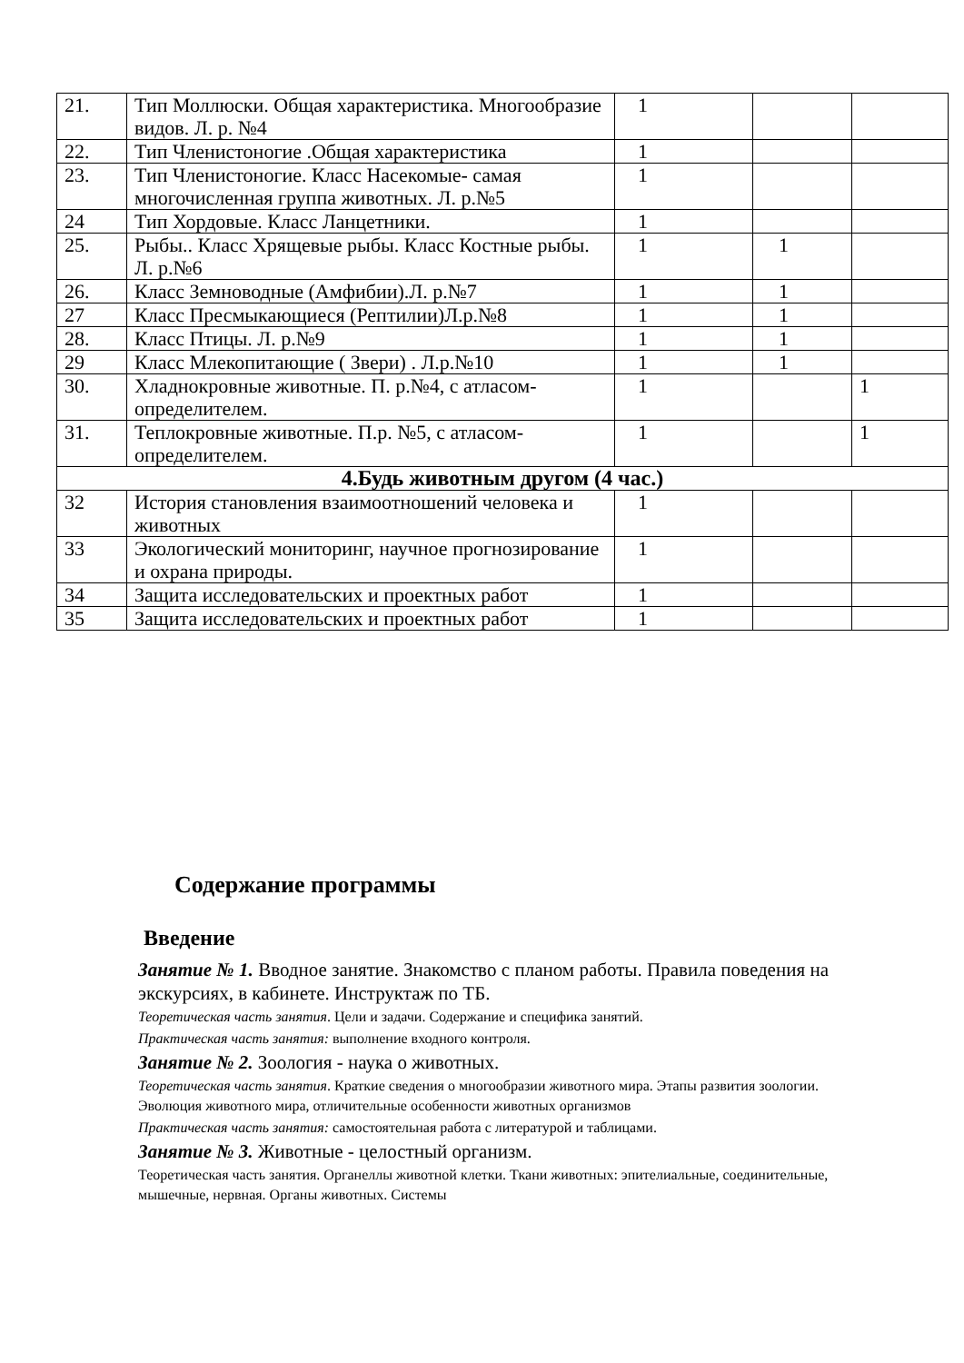| 21. | Тип Моллюски. Общая характеристика. Многообразие видов. Л. р. №4 | 1 | | |
| 22. | Тип Членистоногие .Общая характеристика | 1 | | |
| 23. | Тип Членистоногие. Класс Насекомые- самая многочисленная группа животных. Л. р.№5 | 1 | | |
| 24 | Тип Хордовые. Класс Ланцетники. | 1 | | |
| 25. | Рыбы.. Класс Хрящевые рыбы. Класс Костные рыбы. Л. р.№6 | 1 | 1 | |
| 26. | Класс Земноводные (Амфибии).Л. р.№7 | 1 | 1 | |
| 27 | Класс Пресмыкающиеся (Рептилии)Л.р.№8 | 1 | 1 | |
| 28. | Класс Птицы. Л. р.№9 | 1 | 1 | |
| 29 | Класс Млекопитающие ( Звери) . Л.р.№10 | 1 | 1 | |
| 30. | Хладнокровные животные. П. р.№4, с атласом-определителем. | 1 | | 1 |
| 31. | Теплокровные животные. П.р. №5, с атласом-определителем. | 1 | | 1 |
| 4.Будь животным другом (4 час.) | | | | |
| 32 | История становления взаимоотношений человека и животных | 1 | | |
| 33 | Экологический мониторинг, научное прогнозирование и охрана природы. | 1 | | |
| 34 | Защита исследовательских и проектных работ | 1 | | |
| 35 | Защита исследовательских и проектных работ | 1 | | |
Содержание программы
Введение
Занятие № 1. Вводное занятие. Знакомство с планом работы. Правила поведения на экскурсиях, в кабинете. Инструктаж по ТБ.
Теоретическая часть занятия. Цели и задачи. Содержание и специфика занятий.
Практическая часть занятия: выполнение входного контроля.
Занятие № 2. Зоология - наука о животных.
Теоретическая часть занятия. Краткие сведения о многообразии животного мира. Этапы развития зоологии. Эволюция животного мира, отличительные особенности животных организмов
Практическая часть занятия: самостоятельная работа с литературой и таблицами.
Занятие № 3. Животные - целостный организм.
Теоретическая часть занятия. Органеллы животной клетки. Ткани животных: эпителиальные, соединительные, мышечные, нервная. Органы животных. Системы